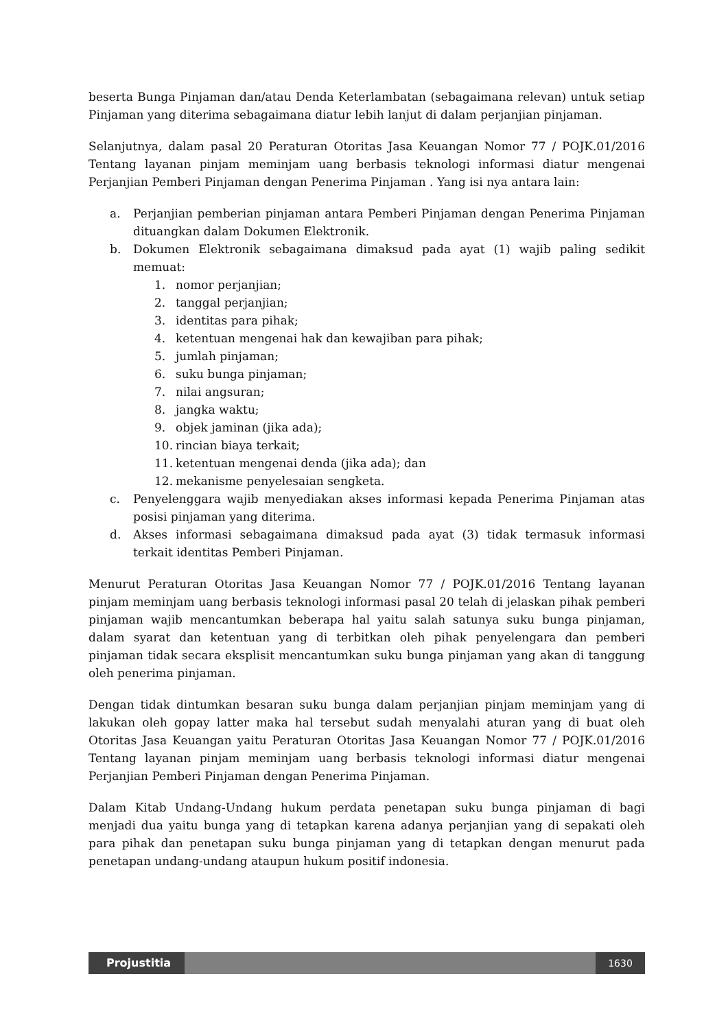beserta Bunga Pinjaman dan/atau Denda Keterlambatan (sebagaimana relevan) untuk setiap Pinjaman yang diterima sebagaimana diatur lebih lanjut di dalam perjanjian pinjaman.
Selanjutnya, dalam pasal 20 Peraturan Otoritas Jasa Keuangan Nomor 77 / POJK.01/2016 Tentang layanan pinjam meminjam uang berbasis teknologi informasi diatur mengenai Perjanjian Pemberi Pinjaman dengan Penerima Pinjaman . Yang isi nya antara lain:
a. Perjanjian pemberian pinjaman antara Pemberi Pinjaman dengan Penerima Pinjaman dituangkan dalam Dokumen Elektronik.
b. Dokumen Elektronik sebagaimana dimaksud pada ayat (1) wajib paling sedikit memuat:
1. nomor perjanjian;
2. tanggal perjanjian;
3. identitas para pihak;
4. ketentuan mengenai hak dan kewajiban para pihak;
5. jumlah pinjaman;
6. suku bunga pinjaman;
7. nilai angsuran;
8. jangka waktu;
9. objek jaminan (jika ada);
10. rincian biaya terkait;
11. ketentuan mengenai denda (jika ada); dan
12. mekanisme penyelesaian sengketa.
c. Penyelenggara wajib menyediakan akses informasi kepada Penerima Pinjaman atas posisi pinjaman yang diterima.
d. Akses informasi sebagaimana dimaksud pada ayat (3) tidak termasuk informasi terkait identitas Pemberi Pinjaman.
Menurut Peraturan Otoritas Jasa Keuangan Nomor 77 / POJK.01/2016 Tentang layanan pinjam meminjam uang berbasis teknologi informasi pasal 20 telah di jelaskan pihak pemberi pinjaman wajib mencantumkan beberapa hal yaitu salah satunya suku bunga pinjaman, dalam syarat dan ketentuan yang di terbitkan oleh pihak penyelengara dan pemberi pinjaman tidak secara eksplisit mencantumkan suku bunga pinjaman yang akan di tanggung oleh penerima pinjaman.
Dengan tidak dintumkan besaran suku bunga dalam perjanjian pinjam meminjam yang di lakukan oleh gopay latter maka hal tersebut sudah menyalahi aturan yang di buat oleh Otoritas Jasa Keuangan yaitu Peraturan Otoritas Jasa Keuangan Nomor 77 / POJK.01/2016 Tentang layanan pinjam meminjam uang berbasis teknologi informasi diatur mengenai Perjanjian Pemberi Pinjaman dengan Penerima Pinjaman.
Dalam Kitab Undang-Undang hukum perdata penetapan suku bunga pinjaman di bagi menjadi dua yaitu bunga yang di tetapkan karena adanya perjanjian yang di sepakati oleh para pihak dan penetapan suku bunga pinjaman yang di tetapkan dengan menurut pada penetapan undang-undang ataupun hukum positif indonesia.
Projustitia 1630